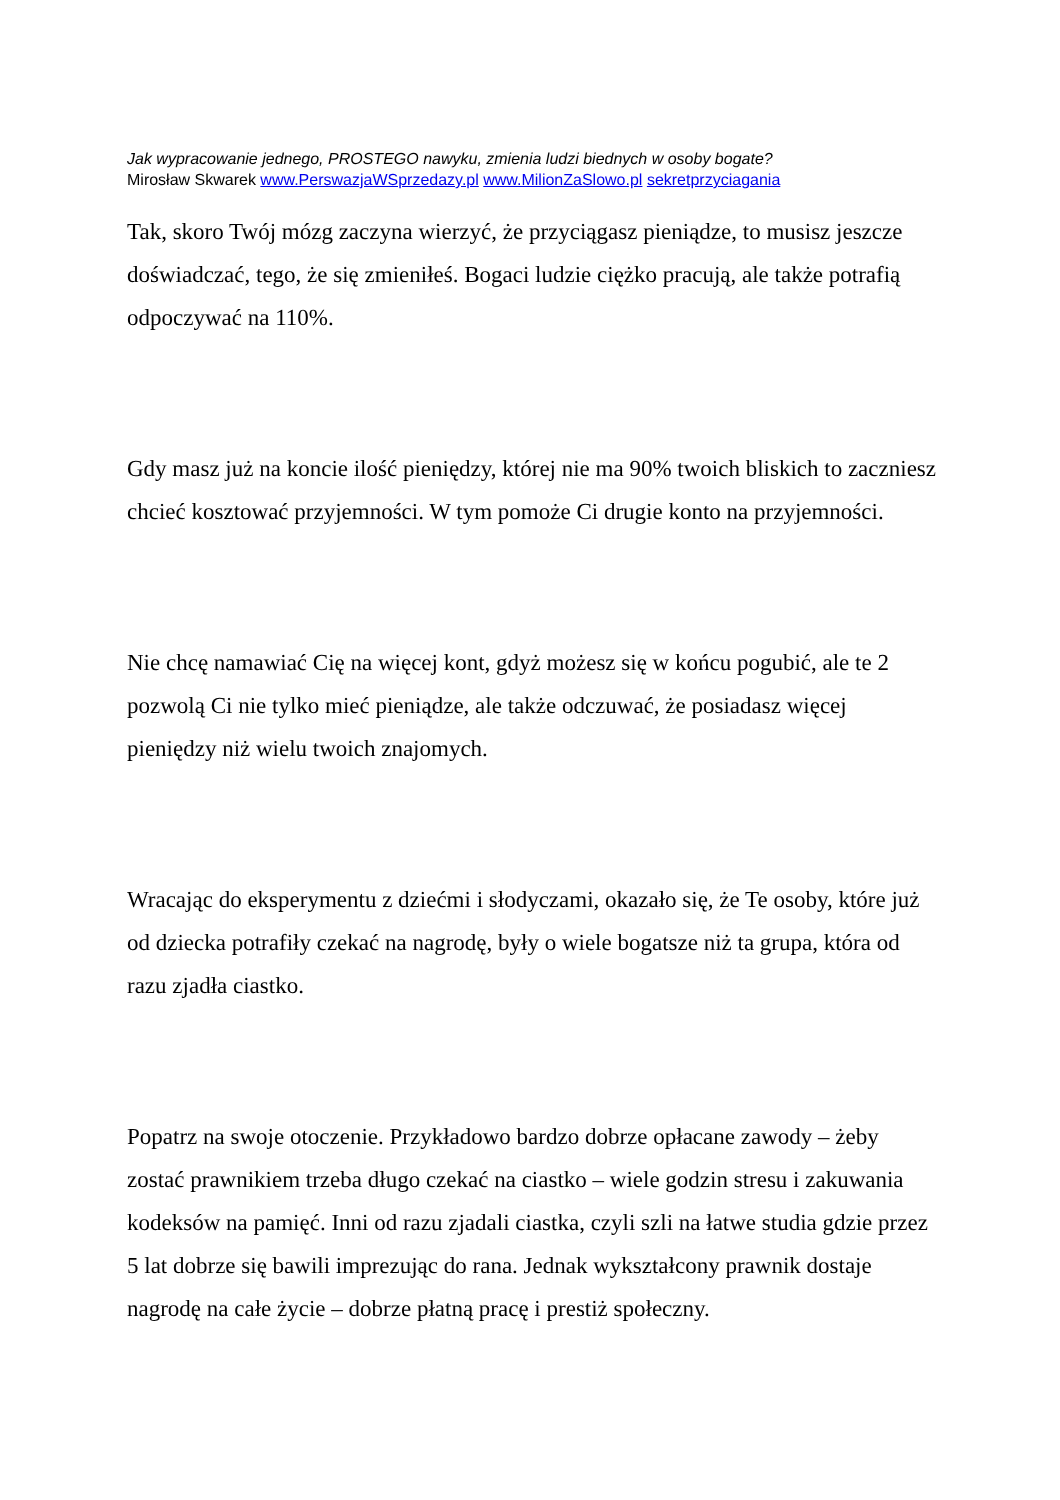Jak wypracowanie jednego, PROSTEGO nawyku, zmienia ludzi biednych w osoby bogate?
Mirosław Skwarek www.PerswazjaWSprzedazy.pl www.MilionZaSlowo.pl sekretprzyciagania
Tak, skoro Twój mózg zaczyna wierzyć, że przyciągasz pieniądze, to musisz jeszcze doświadczać, tego, że się zmieniłeś. Bogaci ludzie ciężko pracują, ale także potrafią odpoczywać na 110%.
Gdy masz już na koncie ilość pieniędzy, której nie ma 90% twoich bliskich to zaczniesz chcieć kosztować przyjemności. W tym pomoże Ci drugie konto na przyjemności.
Nie chcę namawiać Cię na więcej kont, gdyż możesz się w końcu pogubić, ale te 2 pozwolą Ci nie tylko mieć pieniądze, ale także odczuwać, że posiadasz więcej pieniędzy niż wielu twoich znajomych.
Wracając do eksperymentu z dziećmi i słodyczami, okazało się, że Te osoby, które już od dziecka potrafiły czekać na nagrodę, były o wiele bogatsze niż ta grupa, która od razu zjadła ciastko.
Popatrz na swoje otoczenie. Przykładowo bardzo dobrze opłacane zawody – żeby zostać prawnikiem trzeba długo czekać na ciastko – wiele godzin stresu i zakuwania kodeksów na pamięć. Inni od razu zjadali ciastka, czyli szli na łatwe studia gdzie przez 5 lat dobrze się bawili imprezując do rana. Jednak wykształcony prawnik dostaje nagrodę na całe życie – dobrze płatną pracę i prestiż społeczny.